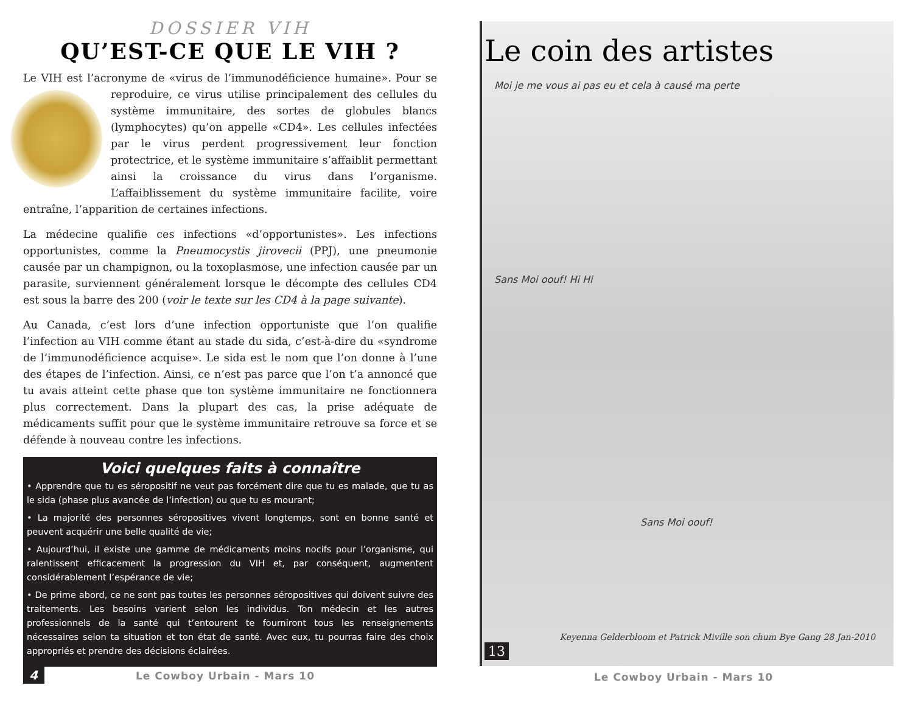DOSSIER VIH
QU’EST-CE QUE LE VIH ?
Le VIH est l’acronyme de «virus de l’immunodéficience humaine». Pour se reproduire, ce virus utilise principalement des cellules du système immunitaire, des sortes de globules blancs (lymphocytes) qu’on appelle «CD4». Les cellules infectées par le virus perdent progressivement leur fonction protectrice, et le système immunitaire s’affaiblit permettant ainsi la croissance du virus dans l’organisme. L’affaiblissement du système immunitaire facilite, voire entraîne, l’apparition de certaines infections.
La médecine qualifie ces infections «d’opportunistes». Les infections opportunistes, comme la Pneumocystis jirovecii (PPJ), une pneumonie causée par un champignon, ou la toxoplasmose, une infection causée par un parasite, surviennent généralement lorsque le décompte des cellules CD4 est sous la barre des 200 (voir le texte sur les CD4 à la page suivante).
Au Canada, c’est lors d’une infection opportuniste que l’on qualifie l’infection au VIH comme étant au stade du sida, c’est-à-dire du «syndrome de l’immunodéficience acquise». Le sida est le nom que l’on donne à l’une des étapes de l’infection. Ainsi, ce n’est pas parce que l’on t’a annoncé que tu avais atteint cette phase que ton système immunitaire ne fonctionnera plus correctement. Dans la plupart des cas, la prise adéquate de médicaments suffit pour que le système immunitaire retrouve sa force et se défende à nouveau contre les infections.
Voici quelques faits à connaître
• Apprendre que tu es séropositif ne veut pas forcément dire que tu es malade, que tu as le sida (phase plus avancée de l’infection) ou que tu es mourant;
• La majorité des personnes séropositives vivent longtemps, sont en bonne santé et peuvent acquérir une belle qualité de vie;
• Aujourd’hui, il existe une gamme de médicaments moins nocifs pour l’organisme, qui ralentissent efficacement la progression du VIH et, par conséquent, augmentent considérablement l’espérance de vie;
• De prime abord, ce ne sont pas toutes les personnes séropositives qui doivent suivre des traitements. Les besoins varient selon les individus. Ton médecin et les autres professionnels de la santé qui t’entourent te fourniront tous les renseignements nécessaires selon ta situation et ton état de santé. Avec eux, tu pourras faire des choix appropriés et prendre des décisions éclairées.
4 Le Cowboy Urbain - Mars 10
Le coin des artistes
Moi je me vous ai pas eu et cela à causé ma perte
Sans Moi oouf! Hi Hi
Sans Moi oouf!
Keyenna Gelderbloom et Patrick Miville son chum Bye Gang 28 Jan-2010
13
Le Cowboy Urbain - Mars 10